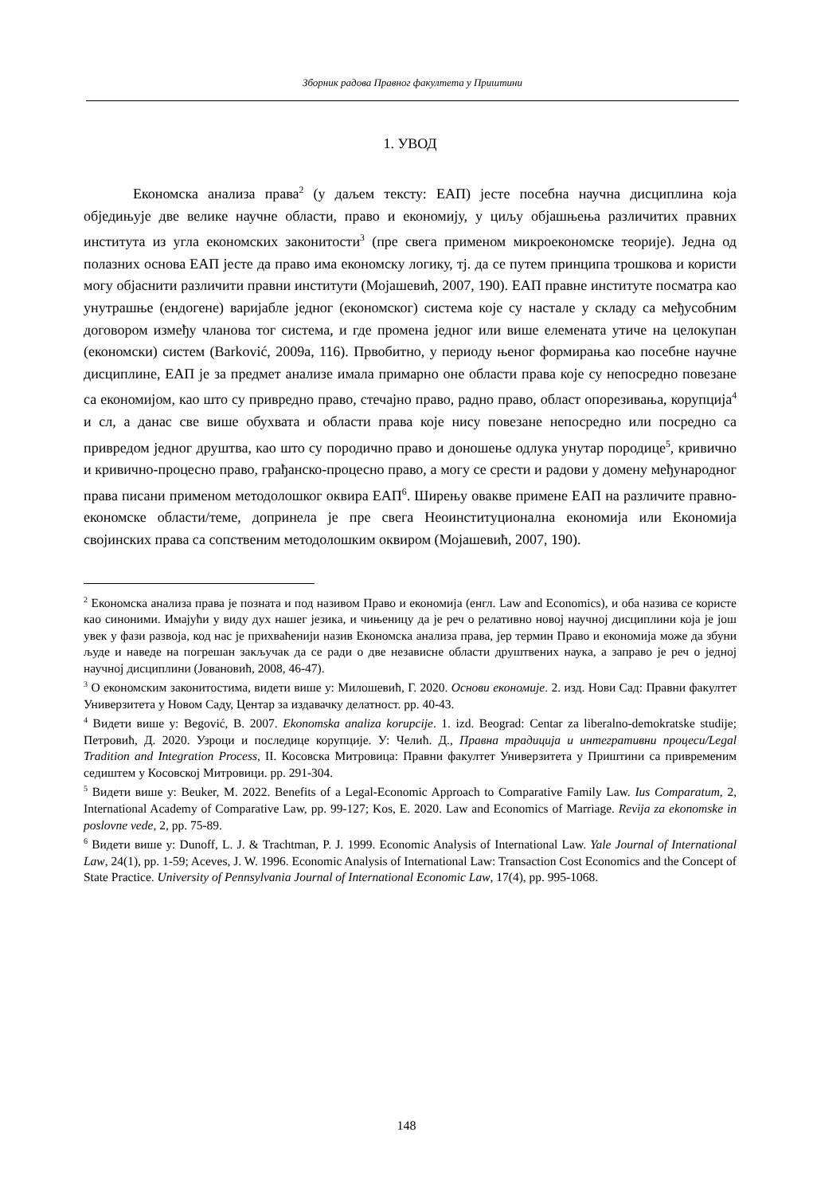Зборник радова Правног факултета у Приштини
1. УВОД
Економска анализа права<sup>2</sup> (у даљем тексту: ЕАП) јесте посебна научна дисциплина која обједињује две велике научне области, право и економију, у циљу објашњења различитих правних института из угла економских законитости<sup>3</sup> (пре свега применом микроекономске теорије). Једна од полазних основа ЕАП јесте да право има економску логику, тј. да се путем принципа трошкова и користи могу објаснити различити правни институти (Мојашевић, 2007, 190). ЕАП правне институте посматра као унутрашње (ендогене) варијабле једног (економског) система које су настале у складу са међусобним договором између чланова тог система, и где промена једног или више елемената утиче на целокупан (економски) систем (Barković, 2009a, 116). Првобитно, у периоду њеног формирања као посебне научне дисциплине, ЕАП је за предмет анализе имала примарно оне области права које су непосредно повезане са економијом, као што су привредно право, стечајно право, радно право, област опорезивања, корупција<sup>4</sup> и сл, а данас све више обухвата и области права које нису повезане непосредно или посредно са привредом једног друштва, као што су породично право и доношење одлука унутар породице<sup>5</sup>, кривично и кривично-процесно право, грађанско-процесно право, а могу се срести и радови у домену међународног права писани применом методолошког оквира ЕАП<sup>6</sup>. Ширењу овакве примене ЕАП на различите правно-економске области/теме, допринела је пре свега Неоинституционална економија или Економија својинских права са сопственим методолошким оквиром (Мојашевић, 2007, 190).
<sup>2</sup> Економска анализа права је позната и под називом Право и економија (енгл. Law and Economics), и оба назива се користе као синоними. Имајући у виду дух нашег језика, и чињеницу да је реч о релативно новој научној дисциплини која је још увек у фази развоја, код нас је прихваћенији назив Економска анализа права, јер термин Право и економија може да збуни људе и наведе на погрешан закључак да се ради о две независне области друштвених наука, а заправо је реч о једној научној дисциплини (Јовановић, 2008, 46-47).
<sup>3</sup> О економским законитостима, видети више у: Милошевић, Г. 2020. Основи економије. 2. изд. Нови Сад: Правни факултет Универзитета у Новом Саду, Центар за издавачку делатност. pp. 40-43.
<sup>4</sup> Видети више у: Begović, B. 2007. Ekonomska analiza korupcije. 1. izd. Beograd: Centar za liberalno-demokratske studije; Петровић, Д. 2020. Узроци и последице корупције. У: Челић. Д., Правна традиција и интегративни процеси/Legal Tradition and Integration Process, II. Косовска Митровица: Правни факултет Универзитета у Приштини са привременим седиштем у Косовској Митровици. pp. 291-304.
<sup>5</sup> Видети више у: Beuker, M. 2022. Benefits of a Legal-Economic Approach to Comparative Family Law. Ius Comparatum, 2, International Academy of Comparative Law, pp. 99-127; Kos, E. 2020. Law and Economics of Marriage. Revija za ekonomske in poslovne vede, 2, pp. 75-89.
<sup>6</sup> Видети више у: Dunoff, L. J. & Trachtman, P. J. 1999. Economic Analysis of International Law. Yale Journal of International Law, 24(1), pp. 1-59; Aceves, J. W. 1996. Economic Analysis of International Law: Transaction Cost Economics and the Concept of State Practice. University of Pennsylvania Journal of International Economic Law, 17(4), pp. 995-1068.
148